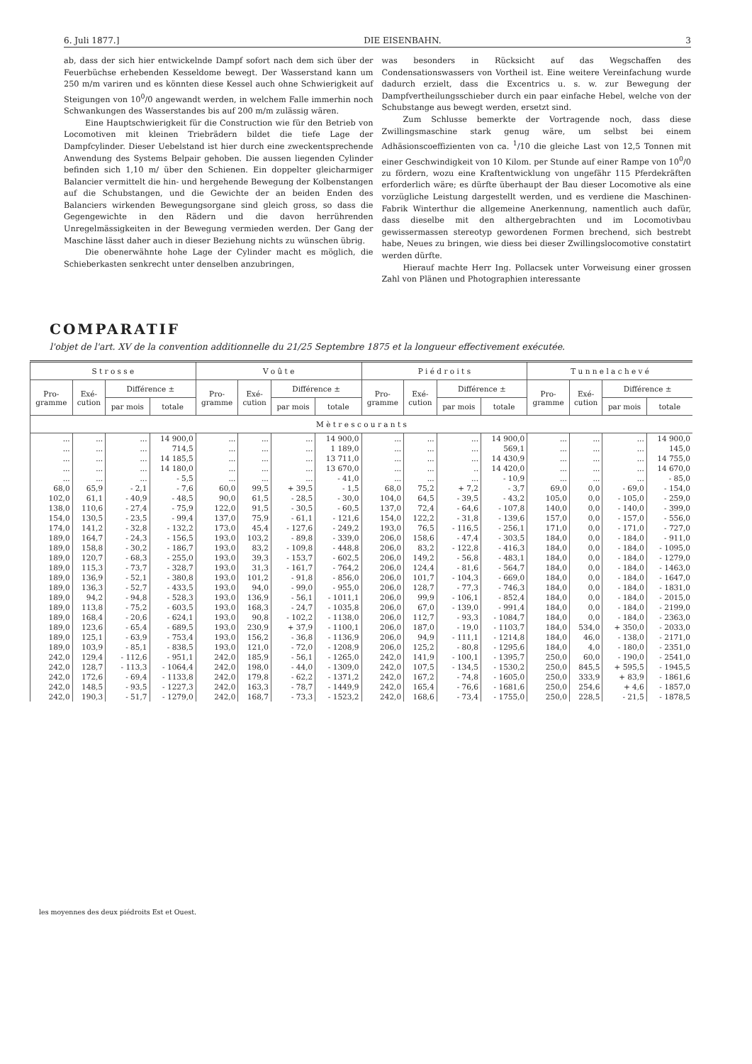6. Juli 1877.] DIE EISENBAHN. 3
ab, dass der sich hier entwickelnde Dampf sofort nach dem sich über der Feuerbüchse erhebenden Kesseldome bewegt. Der Wasserstand kann um 250 m/m variren und es könnten diese Kessel auch ohne Schwierigkeit auf Steigungen von 10<sup>0</sup>/0 angewandt werden, in welchem Falle immerhin noch Schwankungen des Wasserstandes bis auf 200 m/m zulässig wären.
Eine Hauptschwierigkeit für die Construction wie für den Betrieb von Locomotiven mit kleinen Triebrädern bildet die tiefe Lage der Dampfcylinder. Dieser Uebelstand ist hier durch eine zweckentsprechende Anwendung des Systems Belpair gehoben. Die aussen liegenden Cylinder befinden sich 1,10 m/ über den Schienen. Ein doppelter gleicharmiger Balancier vermittelt die hin- und hergehende Bewegung der Kolbenstangen auf die Schubstangen, und die Gewichte der an beiden Enden des Balanciers wirkenden Bewegungsorgane sind gleich gross, so dass die Gegengewichte in den Rädern und die davon herrührenden Unregelmässigkeiten in der Bewegung vermieden werden. Der Gang der Maschine lässt daher auch in dieser Beziehung nichts zu wünschen übrig.
Die obenerwähnte hohe Lage der Cylinder macht es möglich, die Schieberkasten senkrecht unter denselben anzubringen,
was besonders in Rücksicht auf das Wegschaffen des Condensationswassers von Vortheil ist. Eine weitere Vereinfachung wurde dadurch erzielt, dass die Excentrics u. s. w. zur Bewegung der Dampfvertheilungsschieber durch ein paar einfache Hebel, welche von der Schubstange aus bewegt werden, ersetzt sind.
Zum Schlusse bemerkte der Vortragende noch, dass diese Zwillingsmaschine stark genug wäre, um selbst bei einem Adhäsionscoeffizienten von ca. <sup>1</sup>/10 die gleiche Last von 12,5 Tonnen mit einer Geschwindigkeit von 10 Kilom. per Stunde auf einer Rampe von 10<sup>0</sup>/0 zu fördern, wozu eine Kraftentwicklung von ungefähr 115 Pferdekräften erforderlich wäre; es dürfte überhaupt der Bau dieser Locomotive als eine vorzügliche Leistung dargestellt werden, und es verdiene die Maschinen-Fabrik Winterthur die allgemeine Anerkennung, namentlich auch dafür, dass dieselbe mit den althergebrachten und im Locomotivbau gewissermassen stereotyp gewordenen Formen brechend, sich bestrebt habe, Neues zu bringen, wie diess bei dieser Zwillingslocomotive constatirt werden dürfte.
Hierauf machte Herr Ing. Pollacsek unter Vorweisung einer grossen Zahl von Plänen und Photographien interessante
COMPARATIF
l'objet de l'art. XV de la convention additionnelle du 21/25 Septembre 1875 et la longueur effectivement exécutée.
| S t r o s s e | | | | V o û t e | | | | P i é d r o i t s | | | | T u n n e l a c h e v é | | | |
| --- | --- | --- | --- | --- | --- | --- | --- | --- | --- | --- | --- | --- | --- | --- | --- |
| Pro- gramme | Exé- cution | Différence ± | | Pro- gramme | Exé- cution | Différence ± | | Pro- gramme | Exé- cution | Différence ± | | Pro- gramme | Exé- cution | Différence ± | |
| | | par mois | totale | | | par mois | totale | | | par mois | totale | | | par mois | totale |
| M è t r e s c o u r a n t s | | | | | | | | | | | | | | | |
| ... | ... | ... | 14 900,0 | ... | ... | ... | 14 900,0 | ... | ... | ... | 14 900,0 | ... | ... | ... | 14 900,0 |
| ... | ... | ... | 714,5 | ... | ... | ... | 1 189,0 | ... | ... | ... | 569,1 | ... | ... | ... | 145,0 |
| ... | ... | ... | 14 185,5 | ... | ... | ... | 13 711,0 | ... | ... | ... | 14 430,9 | ... | ... | ... | 14 755,0 |
| ... | ... | ... | 14 180,0 | ... | ... | ... | 13 670,0 | ... | ... | .. | 14 420,0 | ... | ... | ... | 14 670,0 |
| ... | ... | ... | - 5,5 | ... | ... | ... | - 41,0 | ... | ... | ... | - 10,9 | ... | ... | ... | - 85,0 |
| 68,0 | 65,9 | - 2,1 | - 7,6 | 60,0 | 99,5 | + 39,5 | - 1,5 | 68,0 | 75,2 | + 7,2 | - 3,7 | 69,0 | 0,0 | - 69,0 | - 154,0 |
| 102,0 | 61,1 | - 40,9 | - 48,5 | 90,0 | 61,5 | - 28,5 | - 30,0 | 104,0 | 64,5 | - 39,5 | - 43,2 | 105,0 | 0,0 | - 105,0 | - 259,0 |
| 138,0 | 110,6 | - 27,4 | - 75,9 | 122,0 | 91,5 | - 30,5 | - 60,5 | 137,0 | 72,4 | - 64,6 | - 107,8 | 140,0 | 0,0 | - 140,0 | - 399,0 |
| 154,0 | 130,5 | - 23,5 | - 99,4 | 137,0 | 75,9 | - 61,1 | - 121,6 | 154,0 | 122,2 | - 31,8 | - 139,6 | 157,0 | 0,0 | - 157,0 | - 556,0 |
| 174,0 | 141,2 | - 32,8 | - 132,2 | 173,0 | 45,4 | - 127,6 | - 249,2 | 193,0 | 76,5 | - 116,5 | - 256,1 | 171,0 | 0,0 | - 171,0 | - 727,0 |
| 189,0 | 164,7 | - 24,3 | - 156,5 | 193,0 | 103,2 | - 89,8 | - 339,0 | 206,0 | 158,6 | - 47,4 | - 303,5 | 184,0 | 0,0 | - 184,0 | - 911,0 |
| 189,0 | 158,8 | - 30,2 | - 186,7 | 193,0 | 83,2 | - 109,8 | - 448,8 | 206,0 | 83,2 | - 122,8 | - 416,3 | 184,0 | 0,0 | - 184,0 | - 1095,0 |
| 189,0 | 120,7 | - 68,3 | - 255,0 | 193,0 | 39,3 | - 153,7 | - 602,5 | 206,0 | 149,2 | - 56,8 | - 483,1 | 184,0 | 0,0 | - 184,0 | - 1279,0 |
| 189,0 | 115,3 | - 73,7 | - 328,7 | 193,0 | 31,3 | - 161,7 | - 764,2 | 206,0 | 124,4 | - 81,6 | - 564,7 | 184,0 | 0,0 | - 184,0 | - 1463,0 |
| 189,0 | 136,9 | - 52,1 | - 380,8 | 193,0 | 101,2 | - 91,8 | - 856,0 | 206,0 | 101,7 | - 104,3 | - 669,0 | 184,0 | 0,0 | - 184,0 | - 1647,0 |
| 189,0 | 136,3 | - 52,7 | - 433,5 | 193,0 | 94,0 | - 99,0 | - 955,0 | 206,0 | 128,7 | - 77,3 | - 746,3 | 184,0 | 0,0 | - 184,0 | - 1831,0 |
| 189,0 | 94,2 | - 94,8 | - 528,3 | 193,0 | 136,9 | - 56,1 | - 1011,1 | 206,0 | 99,9 | - 106,1 | - 852,4 | 184,0 | 0,0 | - 184,0 | - 2015,0 |
| 189,0 | 113,8 | - 75,2 | - 603,5 | 193,0 | 168,3 | - 24,7 | - 1035,8 | 206,0 | 67,0 | - 139,0 | - 991,4 | 184,0 | 0,0 | - 184,0 | - 2199,0 |
| 189,0 | 168,4 | - 20,6 | - 624,1 | 193,0 | 90,8 | - 102,2 | - 1138,0 | 206,0 | 112,7 | - 93,3 | - 1084,7 | 184,0 | 0,0 | - 184,0 | - 2363,0 |
| 189,0 | 123,6 | - 65,4 | - 689,5 | 193,0 | 230,9 | + 37,9 | - 1100,1 | 206,0 | 187,0 | - 19,0 | - 1103,7 | 184,0 | 534,0 | + 350,0 | - 2033,0 |
| 189,0 | 125,1 | - 63,9 | - 753,4 | 193,0 | 156,2 | - 36,8 | - 1136,9 | 206,0 | 94,9 | - 111,1 | - 1214,8 | 184,0 | 46,0 | - 138,0 | - 2171,0 |
| 189,0 | 103,9 | - 85,1 | - 838,5 | 193,0 | 121,0 | - 72,0 | - 1208,9 | 206,0 | 125,2 | - 80,8 | - 1295,6 | 184,0 | 4,0 | - 180,0 | - 2351,0 |
| 242,0 | 129,4 | - 112,6 | - 951,1 | 242,0 | 185,9 | - 56,1 | - 1265,0 | 242,0 | 141,9 | - 100,1 | - 1395,7 | 250,0 | 60,0 | - 190,0 | - 2541,0 |
| 242,0 | 128,7 | - 113,3 | - 1064,4 | 242,0 | 198,0 | - 44,0 | - 1309,0 | 242,0 | 107,5 | - 134,5 | - 1530,2 | 250,0 | 845,5 | + 595,5 | - 1945,5 |
| 242,0 | 172,6 | - 69,4 | - 1133,8 | 242,0 | 179,8 | - 62,2 | - 1371,2 | 242,0 | 167,2 | - 74,8 | - 1605,0 | 250,0 | 333,9 | + 83,9 | - 1861,6 |
| 242,0 | 148,5 | - 93,5 | - 1227,3 | 242,0 | 163,3 | - 78,7 | - 1449,9 | 242,0 | 165,4 | - 76,6 | - 1681,6 | 250,0 | 254,6 | + 4,6 | - 1857,0 |
| 242,0 | 190,3 | - 51,7 | - 1279,0 | 242,0 | 168,7 | - 73,3 | - 1523,2 | 242,0 | 168,6 | - 73,4 | - 1755,0 | 250,0 | 228,5 | - 21,5 | - 1878,5 |
les moyennes des deux piédroits Est et Ouest.